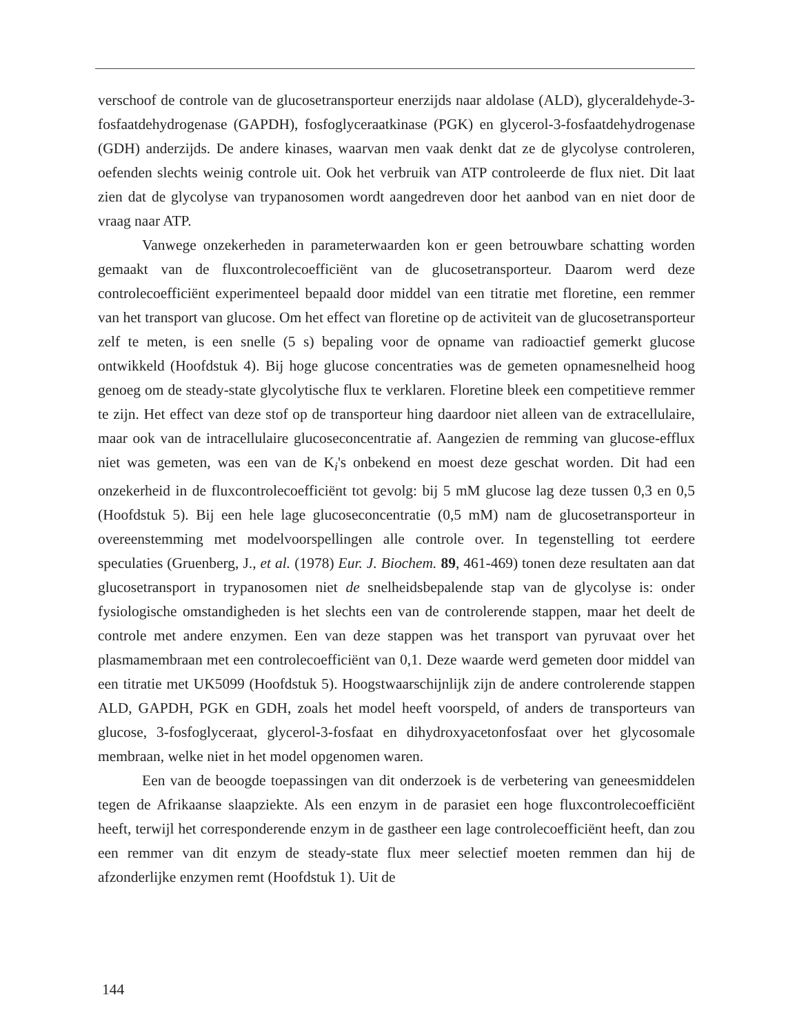verschoof de controle van de glucosetransporteur enerzijds naar aldolase (ALD), glyceraldehyde-3-fosfaatdehydrogenase (GAPDH), fosfoglyceraatkinase (PGK) en glycerol-3-fosfaatdehydrogenase (GDH) anderzijds. De andere kinases, waarvan men vaak denkt dat ze de glycolyse controleren, oefenden slechts weinig controle uit. Ook het verbruik van ATP controleerde de flux niet. Dit laat zien dat de glycolyse van trypanosomen wordt aangedreven door het aanbod van en niet door de vraag naar ATP.
Vanwege onzekerheden in parameterwaarden kon er geen betrouwbare schatting worden gemaakt van de fluxcontrolecoefficiënt van de glucosetransporteur. Daarom werd deze controlecoefficiënt experimenteel bepaald door middel van een titratie met floretine, een remmer van het transport van glucose. Om het effect van floretine op de activiteit van de glucosetransporteur zelf te meten, is een snelle (5 s) bepaling voor de opname van radioactief gemerkt glucose ontwikkeld (Hoofdstuk 4). Bij hoge glucose concentraties was de gemeten opnamesnelheid hoog genoeg om de steady-state glycolytische flux te verklaren. Floretine bleek een competitieve remmer te zijn. Het effect van deze stof op de transporteur hing daardoor niet alleen van de extracellulaire, maar ook van de intracellulaire glucoseconcentratie af. Aangezien de remming van glucose-efflux niet was gemeten, was een van de K<sub>i</sub>'s onbekend en moest deze geschat worden. Dit had een onzekerheid in de fluxcontrolecoefficiënt tot gevolg: bij 5 mM glucose lag deze tussen 0,3 en 0,5 (Hoofdstuk 5). Bij een hele lage glucoseconcentratie (0,5 mM) nam de glucosetransporteur in overeenstemming met modelvoorspellingen alle controle over. In tegenstelling tot eerdere speculaties (Gruenberg, J., et al. (1978) Eur. J. Biochem. 89, 461-469) tonen deze resultaten aan dat glucosetransport in trypanosomen niet de snelheidsbepalende stap van de glycolyse is: onder fysiologische omstandigheden is het slechts een van de controlerende stappen, maar het deelt de controle met andere enzymen. Een van deze stappen was het transport van pyruvaat over het plasmamembraan met een controlecoefficiënt van 0,1. Deze waarde werd gemeten door middel van een titratie met UK5099 (Hoofdstuk 5). Hoogstwaarschijnlijk zijn de andere controlerende stappen ALD, GAPDH, PGK en GDH, zoals het model heeft voorspeld, of anders de transporteurs van glucose, 3-fosfoglyceraat, glycerol-3-fosfaat en dihydroxyacetonfosfaat over het glycosomale membraan, welke niet in het model opgenomen waren.
Een van de beoogde toepassingen van dit onderzoek is de verbetering van geneesmiddelen tegen de Afrikaanse slaapziekte. Als een enzym in de parasiet een hoge fluxcontrolecoefficiënt heeft, terwijl het corresponderende enzym in de gastheer een lage controlecoefficiënt heeft, dan zou een remmer van dit enzym de steady-state flux meer selectief moeten remmen dan hij de afzonderlijke enzymen remt (Hoofdstuk 1). Uit de
144